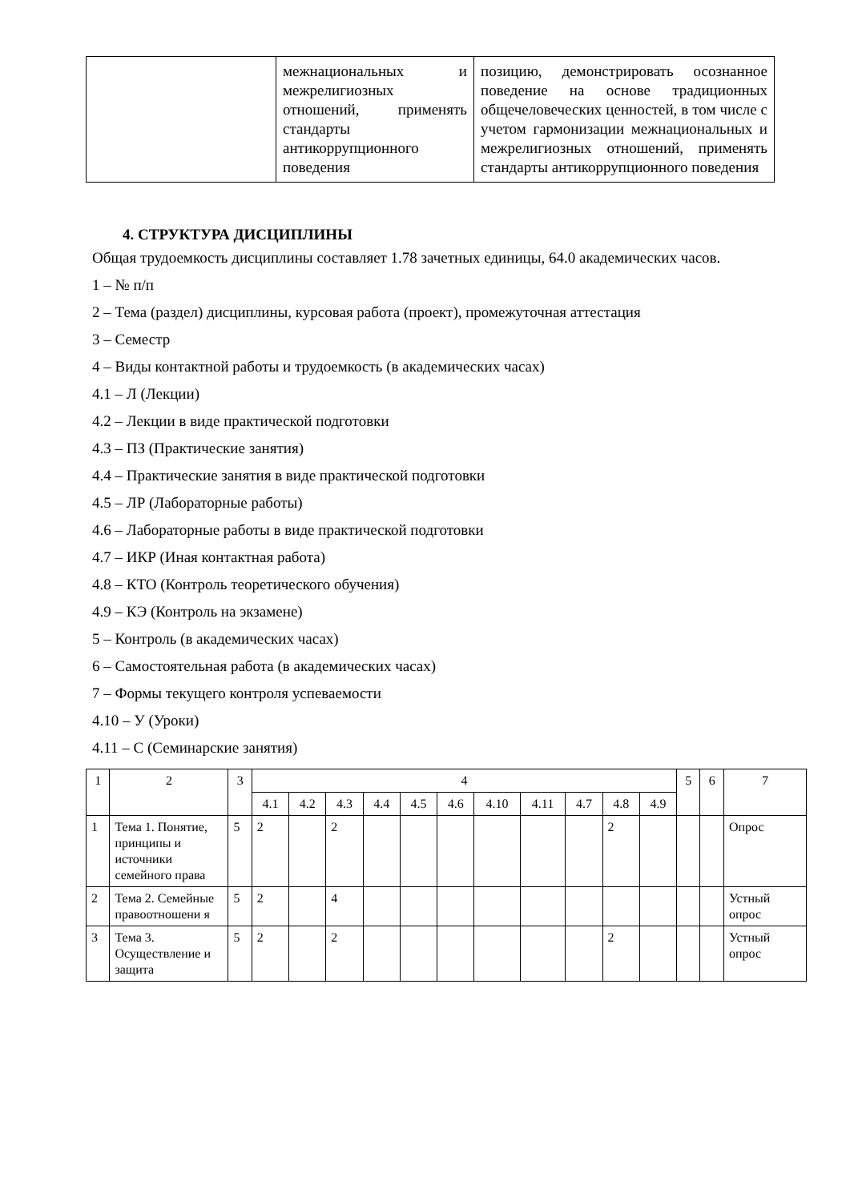| | межнациональных и межрелигиозных отношений, применять стандарты антикоррупционного поведения | позицию, демонстрировать осознанное поведение на основе традиционных общечеловеческих ценностей, в том числе с учетом гармонизации межнациональных и межрелигиозных отношений, применять стандарты антикоррупционного поведения |
4. СТРУКТУРА ДИСЦИПЛИНЫ
Общая трудоемкость дисциплины составляет 1.78 зачетных единицы, 64.0 академических часов.
1 – № п/п
2 – Тема (раздел) дисциплины, курсовая работа (проект), промежуточная аттестация
3 – Семестр
4 – Виды контактной работы и трудоемкость (в академических часах)
4.1 – Л (Лекции)
4.2 – Лекции в виде практической подготовки
4.3 – ПЗ (Практические занятия)
4.4 – Практические занятия в виде практической подготовки
4.5 – ЛР (Лабораторные работы)
4.6 – Лабораторные работы в виде практической подготовки
4.7 – ИКР (Иная контактная работа)
4.8 – КТО (Контроль теоретического обучения)
4.9 – КЭ (Контроль на экзамене)
5 – Контроль (в академических часах)
6 – Самостоятельная работа (в академических часах)
7 – Формы текущего контроля успеваемости
4.10 – У (Уроки)
4.11 – С (Семинарские занятия)
| 1 | 2 | 3 | 4 | | | | | | | | | | | 5 | 6 | 7 |
| --- | --- | --- | --- | --- | --- | --- | --- | --- | --- | --- | --- | --- | --- | --- | --- | --- |
| | | | 4.1 | 4.2 | 4.3 | 4.4 | 4.5 | 4.6 | 4.10 | 4.11 | 4.7 | 4.8 | 4.9 | | | |
| 1 | Тема 1. Понятие, принципы и источники семейного права | 5 | 2 | | 2 | | | | | | | 2 | | | | Опрос |
| 2 | Тема 2. Семейные правоотношени я | 5 | 2 | | 4 | | | | | | | | | | | Устный опрос |
| 3 | Тема 3. Осуществление и защита | 5 | 2 | | 2 | | | | | | | 2 | | | | Устный опрос |